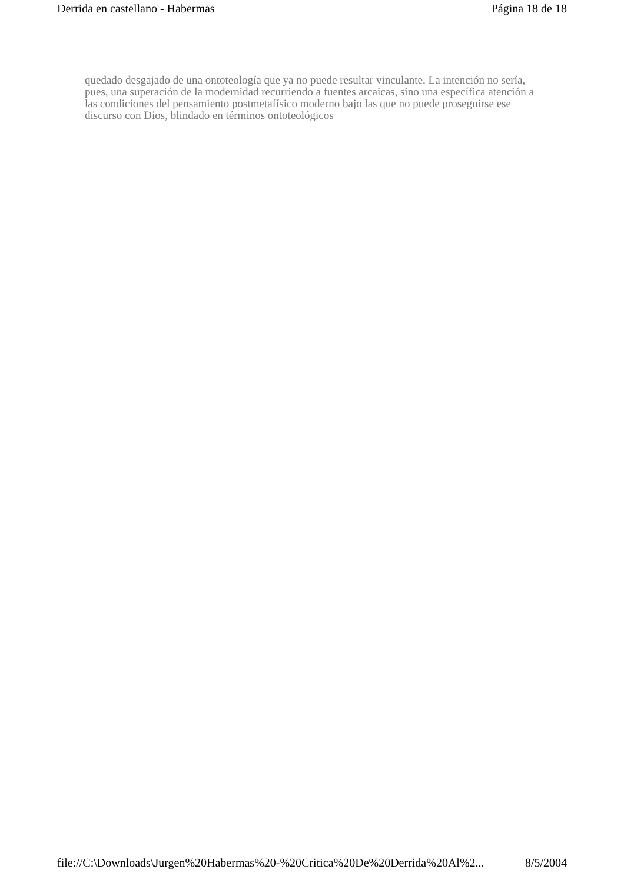Derrida en castellano - Habermas Página 18 de 18
quedado desgajado de una ontoteología que ya no puede resultar vinculante. La intención no sería, pues, una superación de la modernidad recurriendo a fuentes arcaicas, sino una específica atención a las condiciones del pensamiento postmetafísico moderno bajo las que no puede proseguirse ese discurso con Dios, blindado en términos ontoteológicos
file://C:\Downloads\Jurgen%20Habermas%20-%20Critica%20De%20Derrida%20Al%2... 8/5/2004